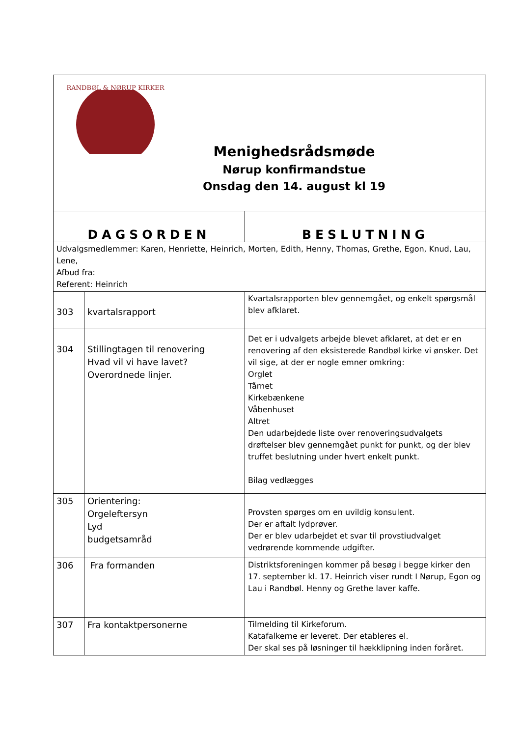| RANDBØL & NØRUP KIRKER Menighedsrådsmøde Nørup konfirmandstue Onsdag den 14. august kl 19 | | |
| DAGSORDEN | | BESLUTNING |
| Udvalgsmedlemmer: Karen, Henriette, Heinrich, Morten, Edith, Henny, Thomas, Grethe, Egon, Knud, Lau, Lene, Afbud fra: Referent: Heinrich | | |
| 303 | kvartalsrapport | Kvartalsrapporten blev gennemgået, og enkelt spørgsmål blev afklaret. |
| 304 | Stillingtagen til renovering Hvad vil vi have lavet? Overordnede linjer. | Det er i udvalgets arbejde blevet afklaret, at det er en renovering af den eksisterede Randbøl kirke vi ønsker. Det vil sige, at der er nogle emner omkring: Orglet Tårnet Kirkebænkene Våbenhuset Altret Den udarbejdede liste over renoveringsudvalgets drøftelser blev gennemgået punkt for punkt, og der blev truffet beslutning under hvert enkelt punkt. Bilag vedlægges |
| 305 | Orientering: Orgeleftersyn Lyd budgetsamråd | Provsten spørges om en uvildig konsulent. Der er aftalt lydprøver. Der er blev udarbejdet et svar til provstiudvalget vedrørende kommende udgifter. |
| 306 | Fra formanden | Distriktsforeningen kommer på besøg i begge kirker den 17. september kl. 17. Heinrich viser rundt I Nørup, Egon og Lau i Randbøl. Henny og Grethe laver kaffe. |
| 307 | Fra kontaktpersonerne | Tilmelding til Kirkeforum. Katafalkerne er leveret. Der etableres el. Der skal ses på løsninger til hækklipning inden foråret. |